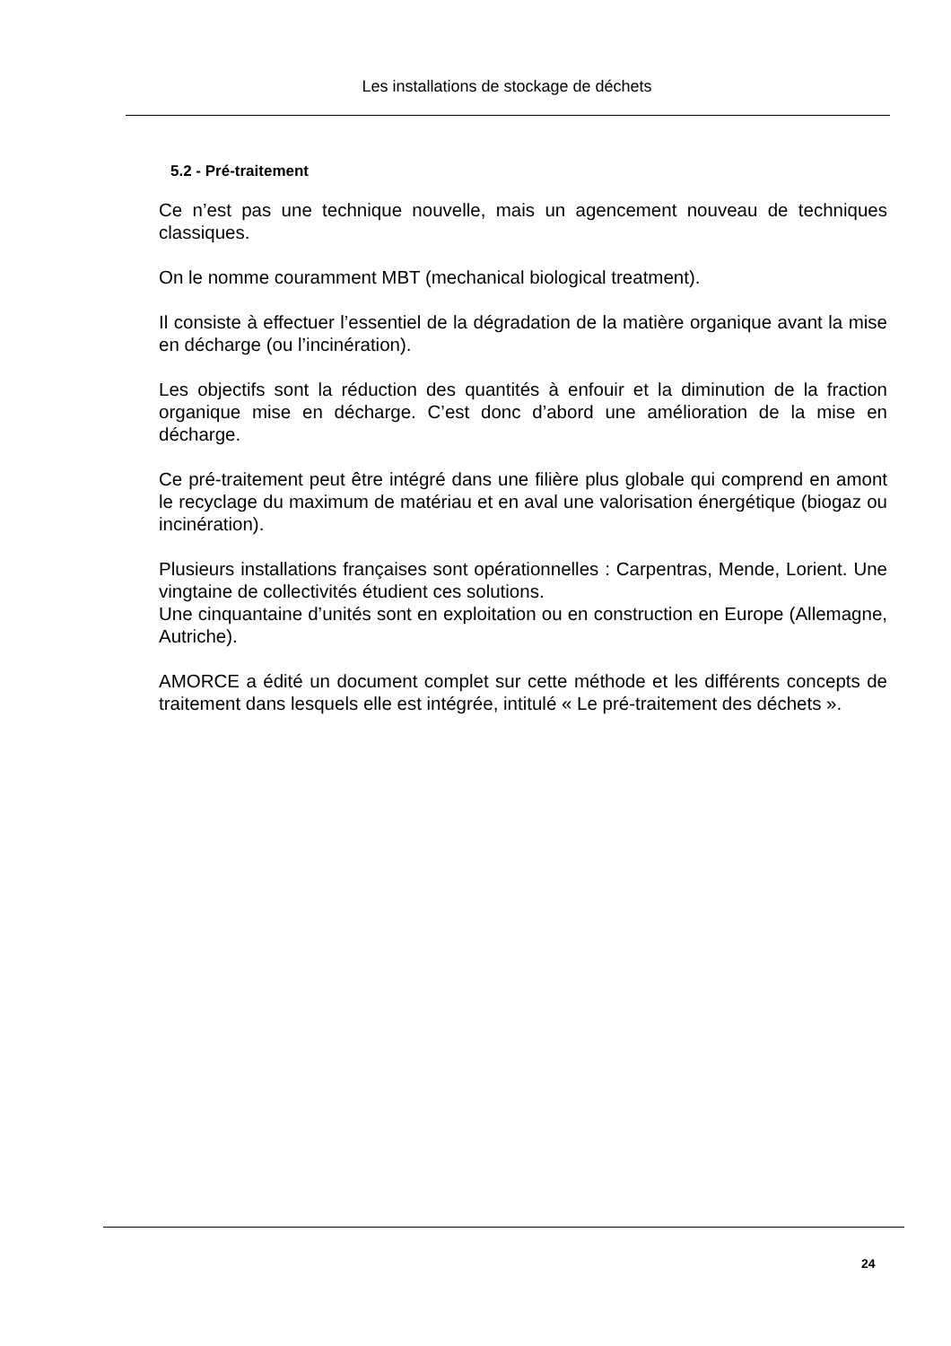Les installations de stockage de déchets
5.2 - Pré-traitement
Ce n’est pas une technique nouvelle, mais un agencement nouveau de techniques classiques.
On le nomme couramment MBT (mechanical biological treatment).
Il consiste à effectuer l’essentiel de la dégradation de la matière organique avant la mise en décharge (ou l’incinération).
Les objectifs sont la réduction des quantités à enfouir et la diminution de la fraction organique mise en décharge. C’est donc d’abord une amélioration de la mise en décharge.
Ce pré-traitement peut être intégré dans une filière plus globale qui comprend en amont le recyclage du maximum de matériau et en aval une valorisation énergétique (biogaz ou incinération).
Plusieurs installations françaises sont opérationnelles : Carpentras, Mende, Lorient. Une vingtaine de collectivités étudient ces solutions.
Une cinquantaine d’unités sont en exploitation ou en construction en Europe (Allemagne, Autriche).
AMORCE a édité un document complet sur cette méthode et les différents concepts de traitement dans lesquels elle est intégrée, intitulé « Le pré-traitement des déchets ».
24